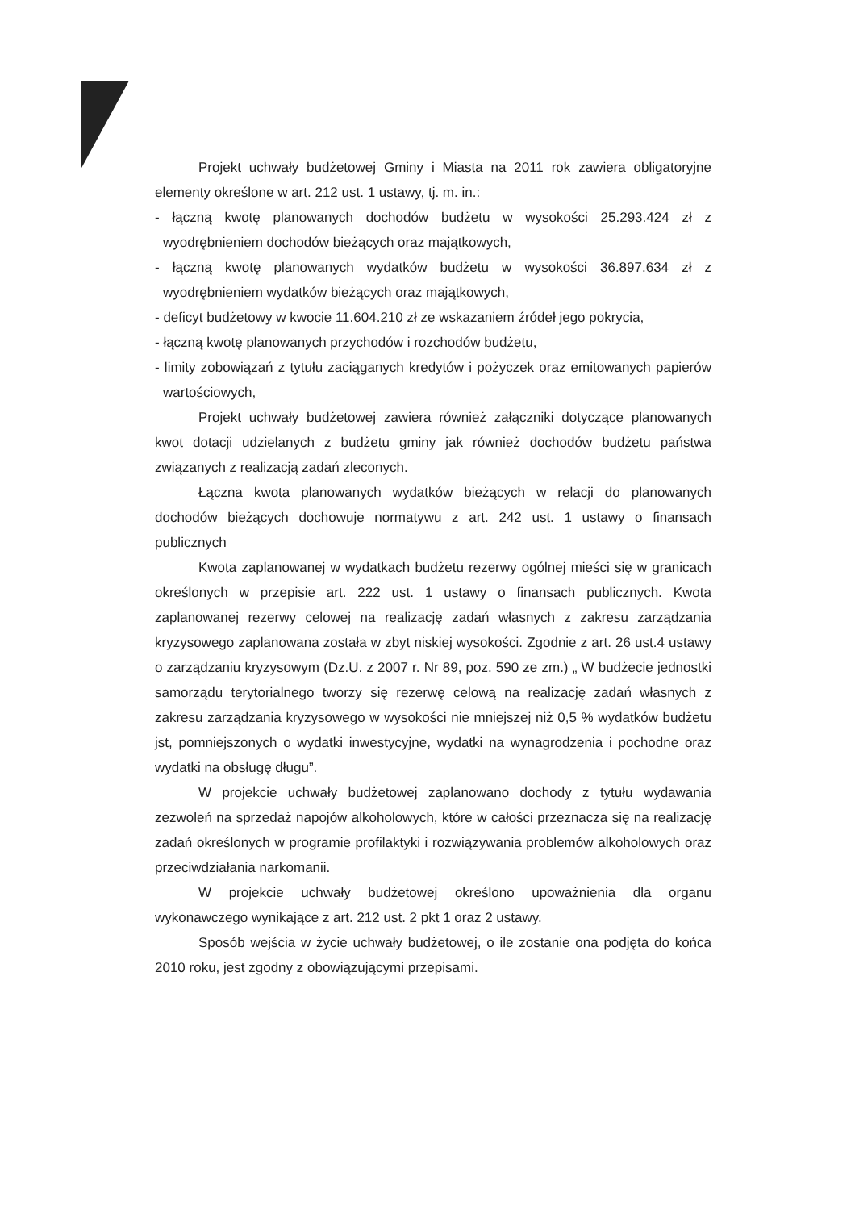Projekt uchwały budżetowej Gminy i Miasta na 2011 rok zawiera obligatoryjne elementy określone w art. 212 ust. 1 ustawy, tj. m. in.:
- łączną kwotę planowanych dochodów budżetu w wysokości 25.293.424 zł z wyodrębnieniem dochodów bieżących oraz majątkowych,
- łączną kwotę planowanych wydatków budżetu w wysokości 36.897.634 zł z wyodrębnieniem wydatków bieżących oraz majątkowych,
- deficyt budżetowy w kwocie 11.604.210 zł ze wskazaniem źródeł jego pokrycia,
- łączną kwotę planowanych przychodów i rozchodów budżetu,
- limity zobowiązań z tytułu zaciąganych kredytów i pożyczek oraz emitowanych papierów wartościowych,
Projekt uchwały budżetowej zawiera również załączniki dotyczące planowanych kwot dotacji udzielanych z budżetu gminy jak również dochodów budżetu państwa związanych z realizacją zadań zleconych.
Łączna kwota planowanych wydatków bieżących w relacji do planowanych dochodów bieżących dochowuje normatywu z art. 242 ust. 1 ustawy o finansach publicznych
Kwota zaplanowanej w wydatkach budżetu rezerwy ogólnej mieści się w granicach określonych w przepisie art. 222 ust. 1 ustawy o finansach publicznych. Kwota zaplanowanej rezerwy celowej na realizację zadań własnych z zakresu zarządzania kryzysowego zaplanowana została w zbyt niskiej wysokości. Zgodnie z art. 26 ust.4 ustawy o zarządzaniu kryzysowym (Dz.U. z 2007 r. Nr 89, poz. 590 ze zm.) „ W budżecie jednostki samorządu terytorialnego tworzy się rezerwę celową na realizację zadań własnych z zakresu zarządzania kryzysowego w wysokości nie mniejszej niż 0,5 % wydatków budżetu jst, pomniejszonych o wydatki inwestycyjne, wydatki na wynagrodzenia i pochodne oraz wydatki na obsługę długu”.
W projekcie uchwały budżetowej zaplanowano dochody z tytułu wydawania zezwoleń na sprzedaż napojów alkoholowych, które w całości przeznacza się na realizację zadań określonych w programie profilaktyki i rozwiązywania problemów alkoholowych oraz przeciwdziałania narkomanii.
W projekcie uchwały budżetowej określono upoważnienia dla organu wykonawczego wynikające z art. 212 ust. 2 pkt 1 oraz 2 ustawy.
Sposób wejścia w życie uchwały budżetowej, o ile zostanie ona podjęta do końca 2010 roku, jest zgodny z obowiązującymi przepisami.